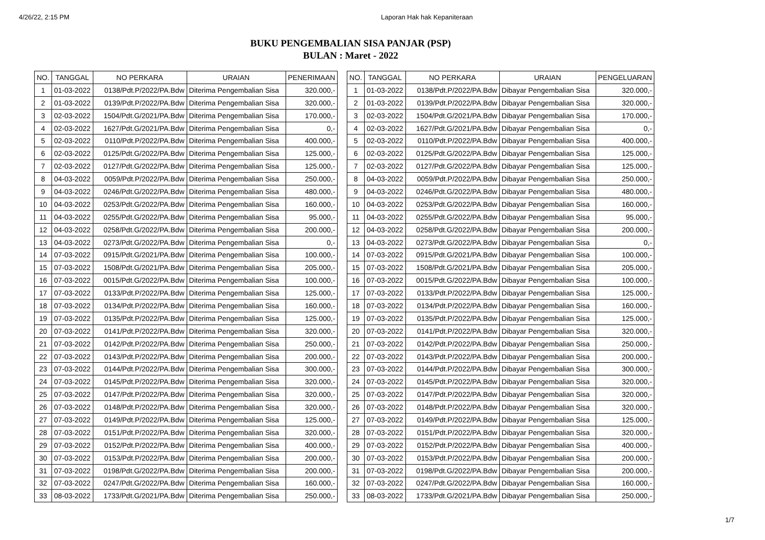4/26/22, 2:15 PM Laporan Hak hak Kepaniteraan
BUKU PENGEMBALIAN SISA PANJAR (PSP)
BULAN : Maret - 2022
| / NO. / TANGGAL / NO PERKARA / URAIAN / PENERIMAAN / / --- / --- / --- / --- / --- / / 1 / 01-03-2022 / 0138/Pdt.P/2022/PA.Bdw / Diterima Pengembalian Sisa / 320.000,- / / 2 / 01-03-2022 / 0139/Pdt.P/2022/PA.Bdw / Diterima Pengembalian Sisa / 320.000,- / / 3 / 02-03-2022 / 1504/Pdt.G/2021/PA.Bdw / Diterima Pengembalian Sisa / 170.000,- / / 4 / 02-03-2022 / 1627/Pdt.G/2021/PA.Bdw / Diterima Pengembalian Sisa / 0,- / / 5 / 02-03-2022 / 0110/Pdt.P/2022/PA.Bdw / Diterima Pengembalian Sisa / 400.000,- / / 6 / 02-03-2022 / 0125/Pdt.G/2022/PA.Bdw / Diterima Pengembalian Sisa / 125.000,- / / 7 / 02-03-2022 / 0127/Pdt.G/2022/PA.Bdw / Diterima Pengembalian Sisa / 125.000,- / / 8 / 04-03-2022 / 0059/Pdt.P/2022/PA.Bdw / Diterima Pengembalian Sisa / 250.000,- / / 9 / 04-03-2022 / 0246/Pdt.G/2022/PA.Bdw / Diterima Pengembalian Sisa / 480.000,- / / 10 / 04-03-2022 / 0253/Pdt.G/2022/PA.Bdw / Diterima Pengembalian Sisa / 160.000,- / / 11 / 04-03-2022 / 0255/Pdt.G/2022/PA.Bdw / Diterima Pengembalian Sisa / 95.000,- / / 12 / 04-03-2022 / 0258/Pdt.G/2022/PA.Bdw / Diterima Pengembalian Sisa / 200.000,- / / 13 / 04-03-2022 / 0273/Pdt.G/2022/PA.Bdw / Diterima Pengembalian Sisa / 0,- / / 14 / 07-03-2022 / 0915/Pdt.G/2021/PA.Bdw / Diterima Pengembalian Sisa / 100.000,- / / 15 / 07-03-2022 / 1508/Pdt.G/2021/PA.Bdw / Diterima Pengembalian Sisa / 205.000,- / / 16 / 07-03-2022 / 0015/Pdt.G/2022/PA.Bdw / Diterima Pengembalian Sisa / 100.000,- / / 17 / 07-03-2022 / 0133/Pdt.P/2022/PA.Bdw / Diterima Pengembalian Sisa / 125.000,- / / 18 / 07-03-2022 / 0134/Pdt.P/2022/PA.Bdw / Diterima Pengembalian Sisa / 160.000,- / / 19 / 07-03-2022 / 0135/Pdt.P/2022/PA.Bdw / Diterima Pengembalian Sisa / 125.000,- / / 20 / 07-03-2022 / 0141/Pdt.P/2022/PA.Bdw / Diterima Pengembalian Sisa / 320.000,- / / 21 / 07-03-2022 / 0142/Pdt.P/2022/PA.Bdw / Diterima Pengembalian Sisa / 250.000,- / / 22 / 07-03-2022 / 0143/Pdt.P/2022/PA.Bdw / Diterima Pengembalian Sisa / 200.000,- / / 23 / 07-03-2022 / 0144/Pdt.P/2022/PA.Bdw / Diterima Pengembalian Sisa / 300.000,- / / 24 / 07-03-2022 / 0145/Pdt.P/2022/PA.Bdw / Diterima Pengembalian Sisa / 320.000,- / / 25 / 07-03-2022 / 0147/Pdt.P/2022/PA.Bdw / Diterima Pengembalian Sisa / 320.000,- / / 26 / 07-03-2022 / 0148/Pdt.P/2022/PA.Bdw / Diterima Pengembalian Sisa / 320.000,- / / 27 / 07-03-2022 / 0149/Pdt.P/2022/PA.Bdw / Diterima Pengembalian Sisa / 125.000,- / / 28 / 07-03-2022 / 0151/Pdt.P/2022/PA.Bdw / Diterima Pengembalian Sisa / 320.000,- / / 29 / 07-03-2022 / 0152/Pdt.P/2022/PA.Bdw / Diterima Pengembalian Sisa / 400.000,- / / 30 / 07-03-2022 / 0153/Pdt.P/2022/PA.Bdw / Diterima Pengembalian Sisa / 200.000,- / / 31 / 07-03-2022 / 0198/Pdt.G/2022/PA.Bdw / Diterima Pengembalian Sisa / 200.000,- / / 32 / 07-03-2022 / 0247/Pdt.G/2022/PA.Bdw / Diterima Pengembalian Sisa / 160.000,- / / 33 / 08-03-2022 / 1733/Pdt.G/2021/PA.Bdw / Diterima Pengembalian Sisa / 250.000,- / | | / NO. / TANGGAL / NO PERKARA / URAIAN / PENGELUARAN / / --- / --- / --- / --- / --- / / 1 / 01-03-2022 / 0138/Pdt.P/2022/PA.Bdw / Dibayar Pengembalian Sisa / 320.000,- / / 2 / 01-03-2022 / 0139/Pdt.P/2022/PA.Bdw / Dibayar Pengembalian Sisa / 320.000,- / / 3 / 02-03-2022 / 1504/Pdt.G/2021/PA.Bdw / Dibayar Pengembalian Sisa / 170.000,- / / 4 / 02-03-2022 / 1627/Pdt.G/2021/PA.Bdw / Dibayar Pengembalian Sisa / 0,- / / 5 / 02-03-2022 / 0110/Pdt.P/2022/PA.Bdw / Dibayar Pengembalian Sisa / 400.000,- / / 6 / 02-03-2022 / 0125/Pdt.G/2022/PA.Bdw / Dibayar Pengembalian Sisa / 125.000,- / / 7 / 02-03-2022 / 0127/Pdt.G/2022/PA.Bdw / Dibayar Pengembalian Sisa / 125.000,- / / 8 / 04-03-2022 / 0059/Pdt.P/2022/PA.Bdw / Dibayar Pengembalian Sisa / 250.000,- / / 9 / 04-03-2022 / 0246/Pdt.G/2022/PA.Bdw / Dibayar Pengembalian Sisa / 480.000,- / / 10 / 04-03-2022 / 0253/Pdt.G/2022/PA.Bdw / Dibayar Pengembalian Sisa / 160.000,- / / 11 / 04-03-2022 / 0255/Pdt.G/2022/PA.Bdw / Dibayar Pengembalian Sisa / 95.000,- / / 12 / 04-03-2022 / 0258/Pdt.G/2022/PA.Bdw / Dibayar Pengembalian Sisa / 200.000,- / / 13 / 04-03-2022 / 0273/Pdt.G/2022/PA.Bdw / Dibayar Pengembalian Sisa / 0,- / / 14 / 07-03-2022 / 0915/Pdt.G/2021/PA.Bdw / Dibayar Pengembalian Sisa / 100.000,- / / 15 / 07-03-2022 / 1508/Pdt.G/2021/PA.Bdw / Dibayar Pengembalian Sisa / 205.000,- / / 16 / 07-03-2022 / 0015/Pdt.G/2022/PA.Bdw / Dibayar Pengembalian Sisa / 100.000,- / / 17 / 07-03-2022 / 0133/Pdt.P/2022/PA.Bdw / Dibayar Pengembalian Sisa / 125.000,- / / 18 / 07-03-2022 / 0134/Pdt.P/2022/PA.Bdw / Dibayar Pengembalian Sisa / 160.000,- / / 19 / 07-03-2022 / 0135/Pdt.P/2022/PA.Bdw / Dibayar Pengembalian Sisa / 125.000,- / / 20 / 07-03-2022 / 0141/Pdt.P/2022/PA.Bdw / Dibayar Pengembalian Sisa / 320.000,- / / 21 / 07-03-2022 / 0142/Pdt.P/2022/PA.Bdw / Dibayar Pengembalian Sisa / 250.000,- / / 22 / 07-03-2022 / 0143/Pdt.P/2022/PA.Bdw / Dibayar Pengembalian Sisa / 200.000,- / / 23 / 07-03-2022 / 0144/Pdt.P/2022/PA.Bdw / Dibayar Pengembalian Sisa / 300.000,- / / 24 / 07-03-2022 / 0145/Pdt.P/2022/PA.Bdw / Dibayar Pengembalian Sisa / 320.000,- / / 25 / 07-03-2022 / 0147/Pdt.P/2022/PA.Bdw / Dibayar Pengembalian Sisa / 320.000,- / / 26 / 07-03-2022 / 0148/Pdt.P/2022/PA.Bdw / Dibayar Pengembalian Sisa / 320.000,- / / 27 / 07-03-2022 / 0149/Pdt.P/2022/PA.Bdw / Dibayar Pengembalian Sisa / 125.000,- / / 28 / 07-03-2022 / 0151/Pdt.P/2022/PA.Bdw / Dibayar Pengembalian Sisa / 320.000,- / / 29 / 07-03-2022 / 0152/Pdt.P/2022/PA.Bdw / Dibayar Pengembalian Sisa / 400.000,- / / 30 / 07-03-2022 / 0153/Pdt.P/2022/PA.Bdw / Dibayar Pengembalian Sisa / 200.000,- / / 31 / 07-03-2022 / 0198/Pdt.G/2022/PA.Bdw / Dibayar Pengembalian Sisa / 200.000,- / / 32 / 07-03-2022 / 0247/Pdt.G/2022/PA.Bdw / Dibayar Pengembalian Sisa / 160.000,- / / 33 / 08-03-2022 / 1733/Pdt.G/2021/PA.Bdw / Dibayar Pengembalian Sisa / 250.000,- / |
1/7